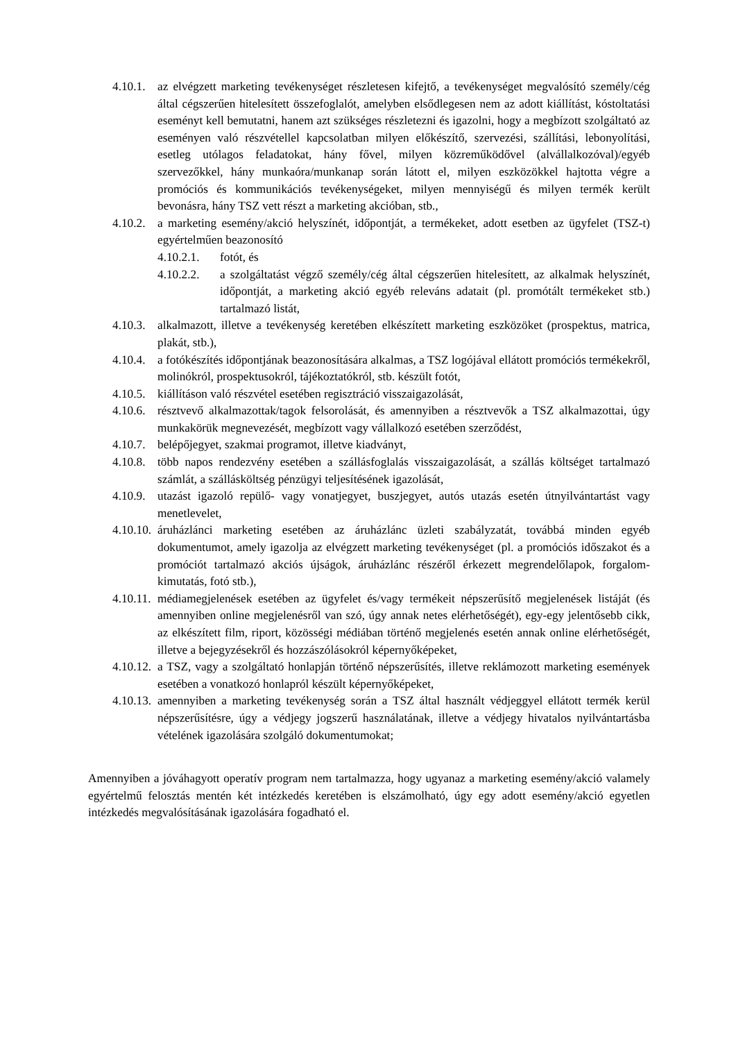4.10.1. az elvégzett marketing tevékenységet részletesen kifejtő, a tevékenységet megvalósító személy/cég által cégszerűen hitelesített összefoglalót, amelyben elsődlegesen nem az adott kiállítást, kóstoltatási eseményt kell bemutatni, hanem azt szükséges részletezni és igazolni, hogy a megbízott szolgáltató az eseményen való részvétellel kapcsolatban milyen előkészítő, szervezési, szállítási, lebonyolítási, esetleg utólagos feladatokat, hány fővel, milyen közreműködővel (alvállalkozóval)/egyéb szervezőkkel, hány munkaóra/munkanap során látott el, milyen eszközökkel hajtotta végre a promóciós és kommunikációs tevékenységeket, milyen mennyiségű és milyen termék került bevonásra, hány TSZ vett részt a marketing akcióban, stb.,
4.10.2. a marketing esemény/akció helyszínét, időpontját, a termékeket, adott esetben az ügyfelet (TSZ-t) egyértelműen beazonosító
4.10.2.1. fotót, és
4.10.2.2. a szolgáltatást végző személy/cég által cégszerűen hitelesített, az alkalmak helyszínét, időpontját, a marketing akció egyéb releváns adatait (pl. promótált termékeket stb.) tartalmazó listát,
4.10.3. alkalmazott, illetve a tevékenység keretében elkészített marketing eszközöket (prospektus, matrica, plakát, stb.),
4.10.4. a fotókészítés időpontjának beazonosítására alkalmas, a TSZ logójával ellátott promóciós termékekről, molinókról, prospektusokról, tájékoztatókról, stb. készült fotót,
4.10.5. kiállításon való részvétel esetében regisztráció visszaigazolását,
4.10.6. résztvevő alkalmazottak/tagok felsorolását, és amennyiben a résztvevők a TSZ alkalmazottai, úgy munkakörük megnevezését, megbízott vagy vállalkozó esetében szerződést,
4.10.7. belépőjegyet, szakmai programot, illetve kiadványt,
4.10.8. több napos rendezvény esetében a szállásfoglalás visszaigazolását, a szállás költséget tartalmazó számlát, a szállásköltség pénzügyi teljesítésének igazolását,
4.10.9. utazást igazoló repülő- vagy vonatjegyet, buszjegyet, autós utazás esetén útnyilvántartást vagy menetlevelet,
4.10.10. áruházlánci marketing esetében az áruházlánc üzleti szabályzatát, továbbá minden egyéb dokumentumot, amely igazolja az elvégzett marketing tevékenységet (pl. a promóciós időszakot és a promóciót tartalmazó akciós újságok, áruházlánc részéről érkezett megrendelőlapok, forgalom-kimutatás, fotó stb.),
4.10.11. médiamegjelenések esetében az ügyfelet és/vagy termékeit népszerűsítő megjelenések listáját (és amennyiben online megjelenésről van szó, úgy annak netes elérhetőségét), egy-egy jelentősebb cikk, az elkészített film, riport, közösségi médiában történő megjelenés esetén annak online elérhetőségét, illetve a bejegyzésekről és hozzászólásokról képernyőképeket,
4.10.12. a TSZ, vagy a szolgáltató honlapján történő népszerűsítés, illetve reklámozott marketing események esetében a vonatkozó honlapról készült képernyőképeket,
4.10.13. amennyiben a marketing tevékenység során a TSZ által használt védjeggyel ellátott termék kerül népszerűsítésre, úgy a védjegy jogszerű használatának, illetve a védjegy hivatalos nyilvántartásba vételének igazolására szolgáló dokumentumokat;
Amennyiben a jóváhagyott operatív program nem tartalmazza, hogy ugyanaz a marketing esemény/akció valamely egyértelmű felosztás mentén két intézkedés keretében is elszámolható, úgy egy adott esemény/akció egyetlen intézkedés megvalósításának igazolására fogadható el.